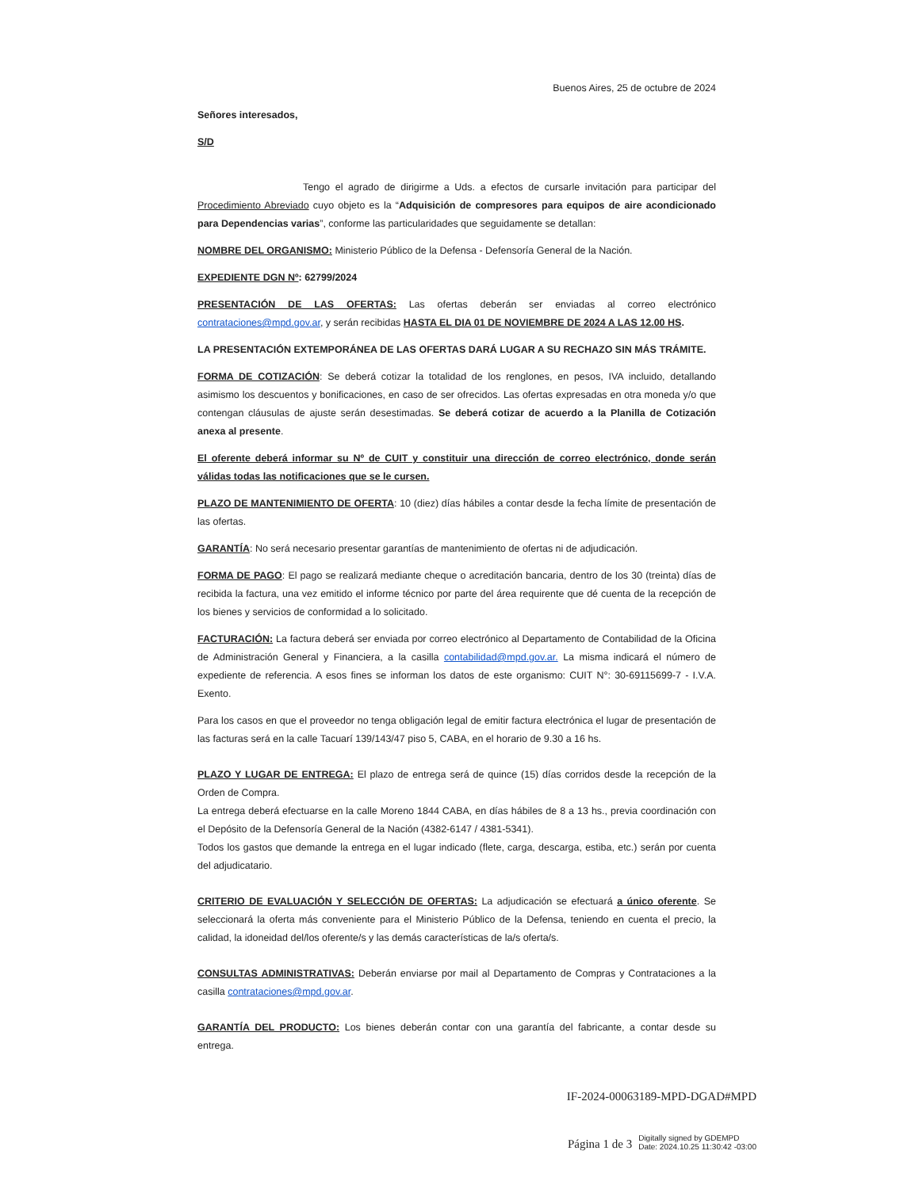Buenos Aires, 25 de octubre de 2024
Señores interesados,
S/D
Tengo el agrado de dirigirme a Uds. a efectos de cursarle invitación para participar del Procedimiento Abreviado cuyo objeto es la “Adquisición de compresores para equipos de aire acondicionado para Dependencias varias”, conforme las particularidades que seguidamente se detallan:
NOMBRE DEL ORGANISMO: Ministerio Público de la Defensa - Defensoría General de la Nación.
EXPEDIENTE DGN Nº: 62799/2024
PRESENTACIÓN DE LAS OFERTAS: Las ofertas deberán ser enviadas al correo electrónico contrataciones@mpd.gov.ar, y serán recibidas HASTA EL DIA 01 DE NOVIEMBRE DE 2024 A LAS 12.00 HS.
LA PRESENTACIÓN EXTEMPORÁNEA DE LAS OFERTAS DARÁ LUGAR A SU RECHAZO SIN MÁS TRÁMITE.
FORMA DE COTIZACIÓN: Se deberá cotizar la totalidad de los renglones, en pesos, IVA incluido, detallando asimismo los descuentos y bonificaciones, en caso de ser ofrecidos. Las ofertas expresadas en otra moneda y/o que contengan cláusulas de ajuste serán desestimadas. Se deberá cotizar de acuerdo a la Planilla de Cotización anexa al presente.
El oferente deberá informar su Nº de CUIT y constituir una dirección de correo electrónico, donde serán válidas todas las notificaciones que se le cursen.
PLAZO DE MANTENIMIENTO DE OFERTA: 10 (diez) días hábiles a contar desde la fecha límite de presentación de las ofertas.
GARANTÍA: No será necesario presentar garantías de mantenimiento de ofertas ni de adjudicación.
FORMA DE PAGO: El pago se realizará mediante cheque o acreditación bancaria, dentro de los 30 (treinta) días de recibida la factura, una vez emitido el informe técnico por parte del área requirente que dé cuenta de la recepción de los bienes y servicios de conformidad a lo solicitado.
FACTURACIÓN: La factura deberá ser enviada por correo electrónico al Departamento de Contabilidad de la Oficina de Administración General y Financiera, a la casilla contabilidad@mpd.gov.ar. La misma indicará el número de expediente de referencia. A esos fines se informan los datos de este organismo: CUIT N°: 30-69115699-7 - I.V.A. Exento.
Para los casos en que el proveedor no tenga obligación legal de emitir factura electrónica el lugar de presentación de las facturas será en la calle Tacuarí 139/143/47 piso 5, CABA, en el horario de 9.30 a 16 hs.
PLAZO Y LUGAR DE ENTREGA: El plazo de entrega será de quince (15) días corridos desde la recepción de la Orden de Compra.
La entrega deberá efectuarse en la calle Moreno 1844 CABA, en días hábiles de 8 a 13 hs., previa coordinación con el Depósito de la Defensoría General de la Nación (4382-6147 / 4381-5341).
Todos los gastos que demande la entrega en el lugar indicado (flete, carga, descarga, estiba, etc.) serán por cuenta del adjudicatario.
CRITERIO DE EVALUACIÓN Y SELECCIÓN DE OFERTAS: La adjudicación se efectuará a único oferente. Se seleccionará la oferta más conveniente para el Ministerio Público de la Defensa, teniendo en cuenta el precio, la calidad, la idoneidad del/los oferente/s y las demás características de la/s oferta/s.
CONSULTAS ADMINISTRATIVAS: Deberán enviarse por mail al Departamento de Compras y Contrataciones a la casilla contrataciones@mpd.gov.ar.
GARANTÍA DEL PRODUCTO: Los bienes deberán contar con una garantía del fabricante, a contar desde su entrega.
IF-2024-00063189-MPD-DGAD#MPD
Página 1 de 3 Digitally signed by GDEMPD
Date: 2024.10.25 11:30:42 -03:00